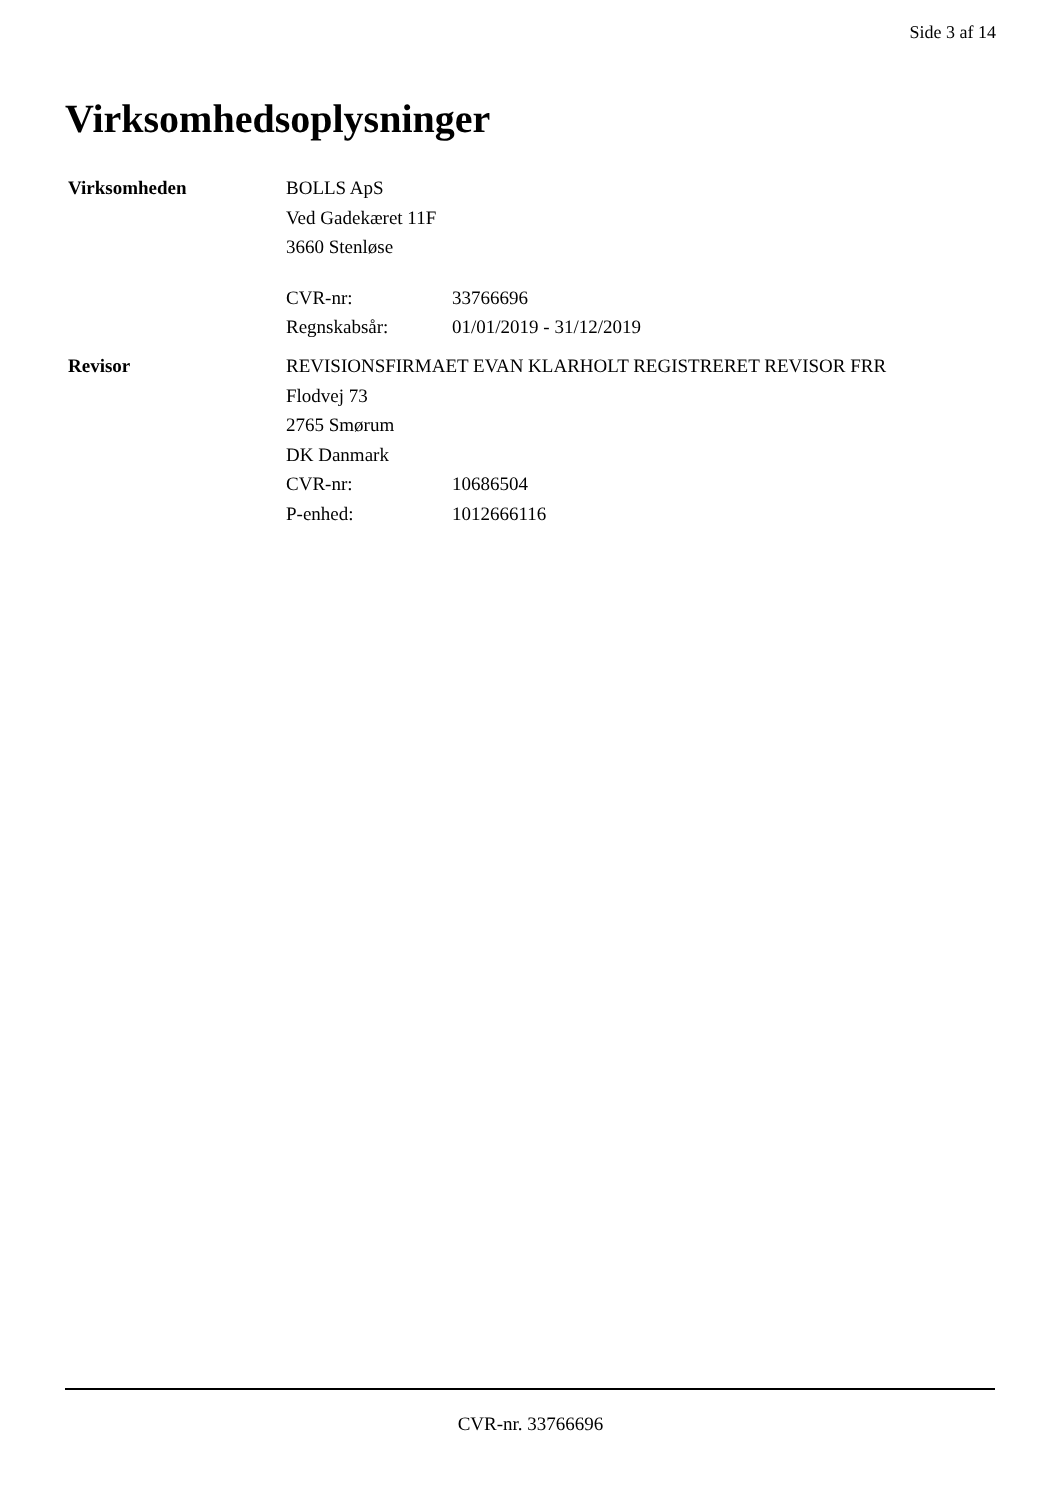Side 3 af 14
Virksomhedsoplysninger
Virksomheden
BOLLS ApS
Ved Gadekæret 11F
3660 Stenløse
CVR-nr: 33766696
Regnskabsår: 01/01/2019 - 31/12/2019
Revisor
REVISIONSFIRMAET EVAN KLARHOLT REGISTRERET REVISOR FRR
Flodvej 73
2765 Smørum
DK Danmark
CVR-nr: 10686504
P-enhed: 1012666116
CVR-nr. 33766696